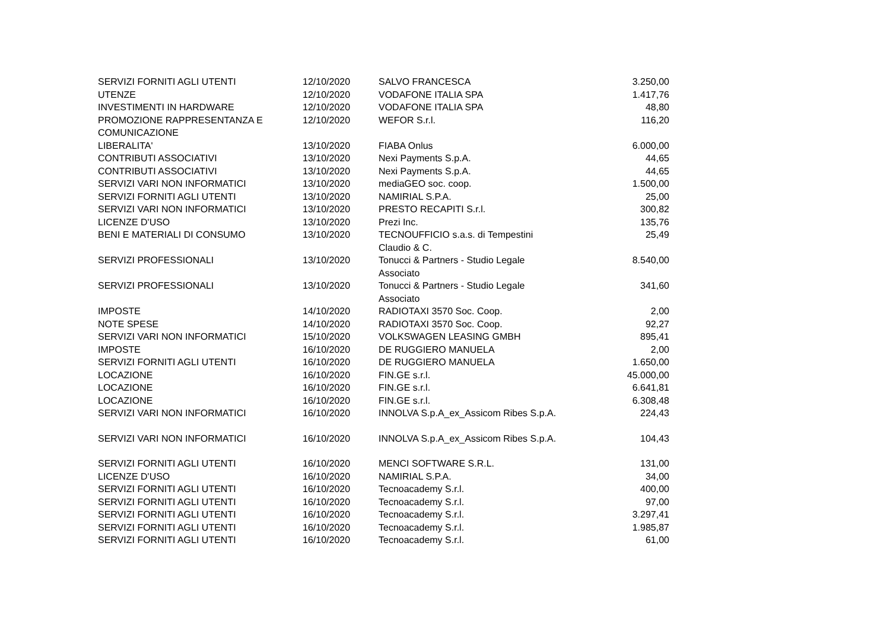| SERVIZI FORNITI AGLI UTENTI | 12/10/2020 | SALVO FRANCESCA | 3.250,00 |
| UTENZE | 12/10/2020 | VODAFONE ITALIA SPA | 1.417,76 |
| INVESTIMENTI IN HARDWARE | 12/10/2020 | VODAFONE ITALIA SPA | 48,80 |
| PROMOZIONE RAPPRESENTANZA E COMUNICAZIONE | 12/10/2020 | WEFOR S.r.l. | 116,20 |
| LIBERALITA' | 13/10/2020 | FIABA Onlus | 6.000,00 |
| CONTRIBUTI ASSOCIATIVI | 13/10/2020 | Nexi Payments S.p.A. | 44,65 |
| CONTRIBUTI ASSOCIATIVI | 13/10/2020 | Nexi Payments S.p.A. | 44,65 |
| SERVIZI VARI NON INFORMATICI | 13/10/2020 | mediaGEO soc. coop. | 1.500,00 |
| SERVIZI FORNITI AGLI UTENTI | 13/10/2020 | NAMIRIAL S.P.A. | 25,00 |
| SERVIZI VARI NON INFORMATICI | 13/10/2020 | PRESTO RECAPITI S.r.l. | 300,82 |
| LICENZE D'USO | 13/10/2020 | Prezi Inc. | 135,76 |
| BENI E MATERIALI DI CONSUMO | 13/10/2020 | TECNOUFFICIO s.a.s. di Tempestini Claudio & C. | 25,49 |
| SERVIZI PROFESSIONALI | 13/10/2020 | Tonucci & Partners - Studio Legale Associato | 8.540,00 |
| SERVIZI PROFESSIONALI | 13/10/2020 | Tonucci & Partners - Studio Legale Associato | 341,60 |
| IMPOSTE | 14/10/2020 | RADIOTAXI 3570 Soc. Coop. | 2,00 |
| NOTE SPESE | 14/10/2020 | RADIOTAXI 3570 Soc. Coop. | 92,27 |
| SERVIZI VARI NON INFORMATICI | 15/10/2020 | VOLKSWAGEN LEASING GMBH | 895,41 |
| IMPOSTE | 16/10/2020 | DE RUGGIERO MANUELA | 2,00 |
| SERVIZI FORNITI AGLI UTENTI | 16/10/2020 | DE RUGGIERO MANUELA | 1.650,00 |
| LOCAZIONE | 16/10/2020 | FIN.GE s.r.l. | 45.000,00 |
| LOCAZIONE | 16/10/2020 | FIN.GE s.r.l. | 6.641,81 |
| LOCAZIONE | 16/10/2020 | FIN.GE s.r.l. | 6.308,48 |
| SERVIZI VARI NON INFORMATICI | 16/10/2020 | INNOLVA S.p.A_ex_Assicom Ribes S.p.A. | 224,43 |
| SERVIZI VARI NON INFORMATICI | 16/10/2020 | INNOLVA S.p.A_ex_Assicom Ribes S.p.A. | 104,43 |
| SERVIZI FORNITI AGLI UTENTI | 16/10/2020 | MENCI SOFTWARE S.R.L. | 131,00 |
| LICENZE D'USO | 16/10/2020 | NAMIRIAL S.P.A. | 34,00 |
| SERVIZI FORNITI AGLI UTENTI | 16/10/2020 | Tecnoacademy S.r.l. | 400,00 |
| SERVIZI FORNITI AGLI UTENTI | 16/10/2020 | Tecnoacademy S.r.l. | 97,00 |
| SERVIZI FORNITI AGLI UTENTI | 16/10/2020 | Tecnoacademy S.r.l. | 3.297,41 |
| SERVIZI FORNITI AGLI UTENTI | 16/10/2020 | Tecnoacademy S.r.l. | 1.985,87 |
| SERVIZI FORNITI AGLI UTENTI | 16/10/2020 | Tecnoacademy S.r.l. | 61,00 |